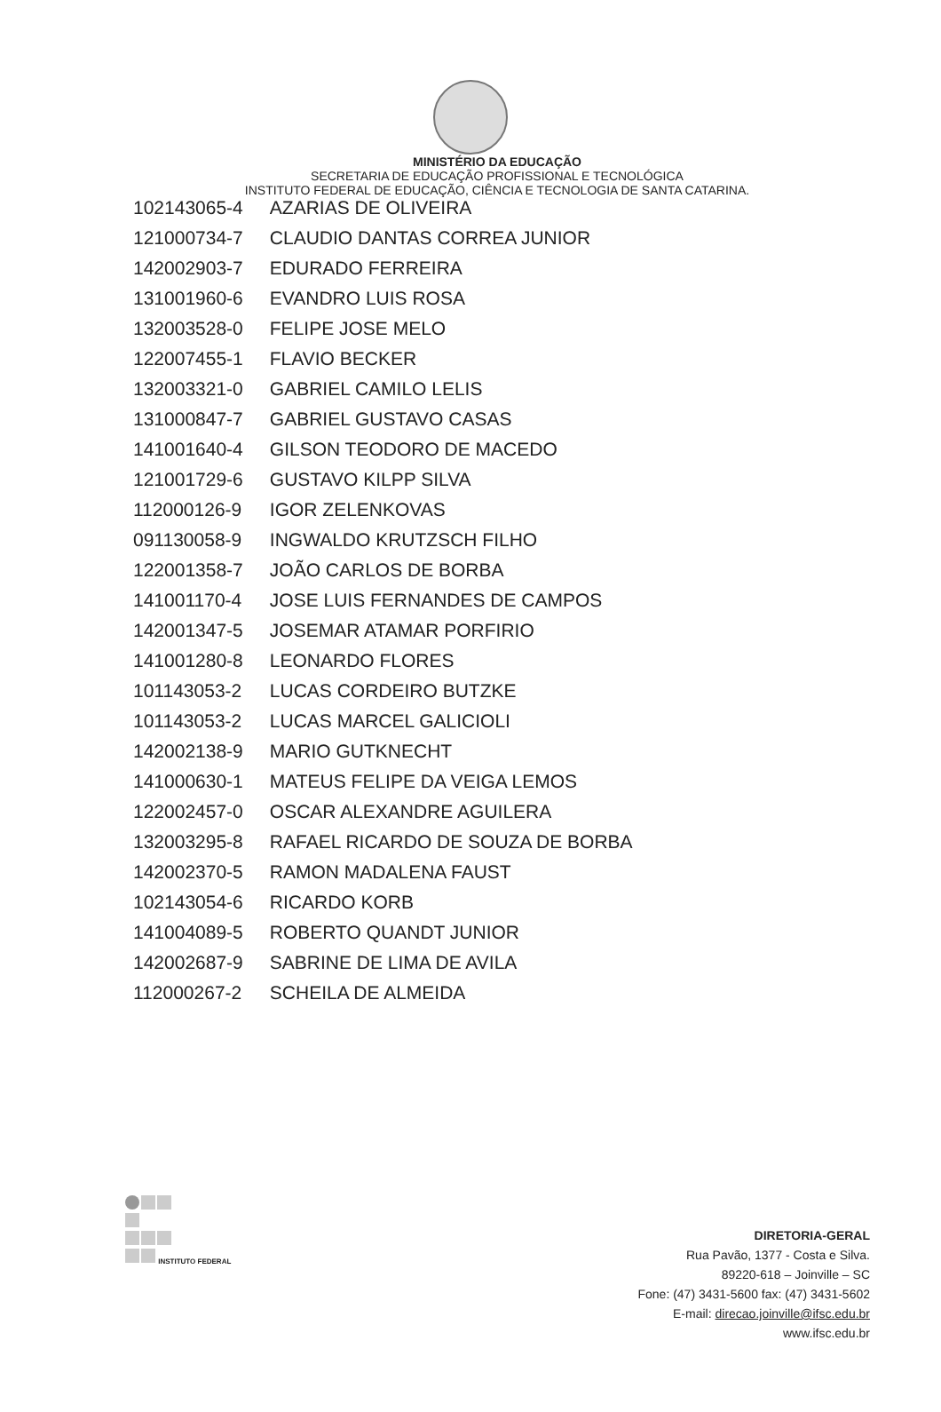MINISTÉRIO DA EDUCAÇÃO
SECRETARIA DE EDUCAÇÃO PROFISSIONAL E TECNOLÓGICA
INSTITUTO FEDERAL DE EDUCAÇÃO, CIÊNCIA E TECNOLOGIA DE SANTA CATARINA.
| 102143065-4 | AZARIAS DE OLIVEIRA |
| 121000734-7 | CLAUDIO DANTAS CORREA JUNIOR |
| 142002903-7 | EDURADO FERREIRA |
| 131001960-6 | EVANDRO LUIS ROSA |
| 132003528-0 | FELIPE JOSE MELO |
| 122007455-1 | FLAVIO BECKER |
| 132003321-0 | GABRIEL CAMILO LELIS |
| 131000847-7 | GABRIEL GUSTAVO CASAS |
| 141001640-4 | GILSON TEODORO DE MACEDO |
| 121001729-6 | GUSTAVO KILPP SILVA |
| 112000126-9 | IGOR ZELENKOVAS |
| 091130058-9 | INGWALDO KRUTZSCH FILHO |
| 122001358-7 | JOÃO CARLOS DE BORBA |
| 141001170-4 | JOSE LUIS FERNANDES DE CAMPOS |
| 142001347-5 | JOSEMAR ATAMAR PORFIRIO |
| 141001280-8 | LEONARDO FLORES |
| 101143053-2 | LUCAS CORDEIRO BUTZKE |
| 101143053-2 | LUCAS MARCEL GALICIOLI |
| 142002138-9 | MARIO GUTKNECHT |
| 141000630-1 | MATEUS FELIPE DA VEIGA LEMOS |
| 122002457-0 | OSCAR ALEXANDRE AGUILERA |
| 132003295-8 | RAFAEL RICARDO DE SOUZA DE BORBA |
| 142002370-5 | RAMON MADALENA FAUST |
| 102143054-6 | RICARDO KORB |
| 141004089-5 | ROBERTO QUANDT JUNIOR |
| 142002687-9 | SABRINE DE LIMA DE AVILA |
| 112000267-2 | SCHEILA DE ALMEIDA |
INSTITUTO FEDERAL
DIRETORIA-GERAL
Rua Pavão, 1377 - Costa e Silva.
89220-618 – Joinville – SC
Fone: (47) 3431-5600 fax: (47) 3431-5602
E-mail: direcao.joinville@ifsc.edu.br
www.ifsc.edu.br